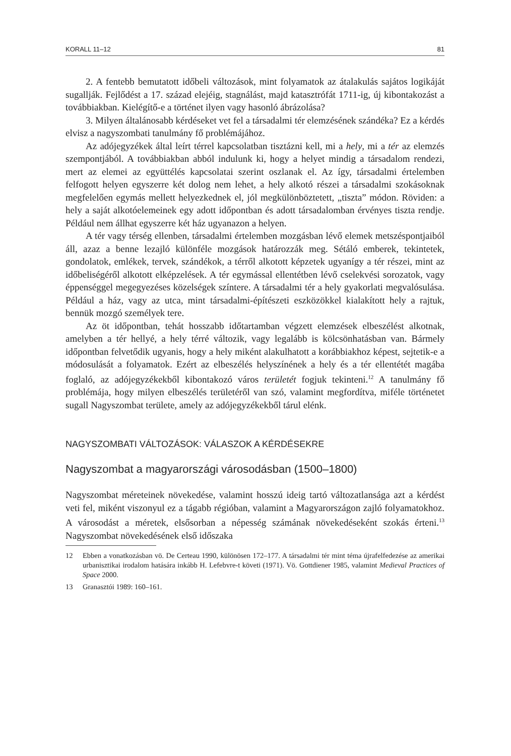KORALL 11–12 81
2. A fentebb bemutatott időbeli változások, mint folyamatok az átalakulás sajátos logikáját sugallják. Fejlődést a 17. század elejéig, stagnálást, majd katasztrófát 1711-ig, új kibontakozást a továbbiakban. Kielégítő-e a történet ilyen vagy hasonló ábrázolása?
3. Milyen általánosabb kérdéseket vet fel a társadalmi tér elemzésének szándéka? Ez a kérdés elvisz a nagyszombati tanulmány fő problémájához.
Az adójegyzékek által leírt térrel kapcsolatban tisztázni kell, mi a hely, mi a tér az elemzés szempontjából. A továbbiakban abból indulunk ki, hogy a helyet mindig a társadalom rendezi, mert az elemei az együttélés kapcsolatai szerint oszlanak el. Az így, társadalmi értelemben felfogott helyen egyszerre két dolog nem lehet, a hely alkotó részei a társadalmi szokásoknak megfelelően egymás mellett helyezkednek el, jól megkülönböztetett, „tiszta” módon. Röviden: a hely a saját alkotóelemeinek egy adott időpontban és adott társadalomban érvényes tiszta rendje. Például nem állhat egyszerre két ház ugyanazon a helyen.
A tér vagy térség ellenben, társadalmi értelemben mozgásban lévő elemek metszéspontjaiból áll, azaz a benne lezajló különféle mozgások határozzák meg. Sétáló emberek, tekintetek, gondolatok, emlékek, tervek, szándékok, a térről alkotott képzetek ugyanígy a tér részei, mint az időbeliségéről alkotott elképzelések. A tér egymással ellentétben lévő cselekvési sorozatok, vagy éppenséggel megegyezéses közelségek színtere. A társadalmi tér a hely gyakorlati megvalósulása. Például a ház, vagy az utca, mint társadalmi-építészeti eszközökkel kialakított hely a rajtuk, bennük mozgó személyek tere.
Az öt időpontban, tehát hosszabb időtartamban végzett elemzések elbeszélést alkotnak, amelyben a tér hellyé, a hely térré változik, vagy legalább is kölcsönhatásban van. Bármely időpontban felvetődik ugyanis, hogy a hely miként alakulhatott a korábbiakhoz képest, sejtetik-e a módosulását a folyamatok. Ezért az elbeszélés helyszínének a hely és a tér ellentétét magába foglaló, az adójegyzékekből kibontakozó város területét fogjuk tekinteni.<sup>12</sup> A tanulmány fő problémája, hogy milyen elbeszélés területéről van szó, valamint megfordítva, miféle történetet sugall Nagyszombat területe, amely az adójegyzékekből tárul elénk.
NAGYSZOMBATI VÁLTOZÁSOK: VÁLASZOK A KÉRDÉSEKRE
Nagyszombat a magyarországi városodásban (1500–1800)
Nagyszombat méreteinek növekedése, valamint hosszú ideig tartó változatlansága azt a kérdést veti fel, miként viszonyul ez a tágabb régióban, valamint a Magyarországon zajló folyamatokhoz. A városodást a méretek, elsősorban a népesség számának növekedéseként szokás érteni.<sup>13</sup> Nagyszombat növekedésének első időszaka
12 Ebben a vonatkozásban vö. De Certeau 1990, különösen 172–177. A társadalmi tér mint téma újrafelfedezése az amerikai urbanisztikai irodalom hatására inkább H. Lefebvre-t követi (1971). Vö. Gottdiener 1985, valamint Medieval Practices of Space 2000.
13 Granasztói 1989: 160–161.